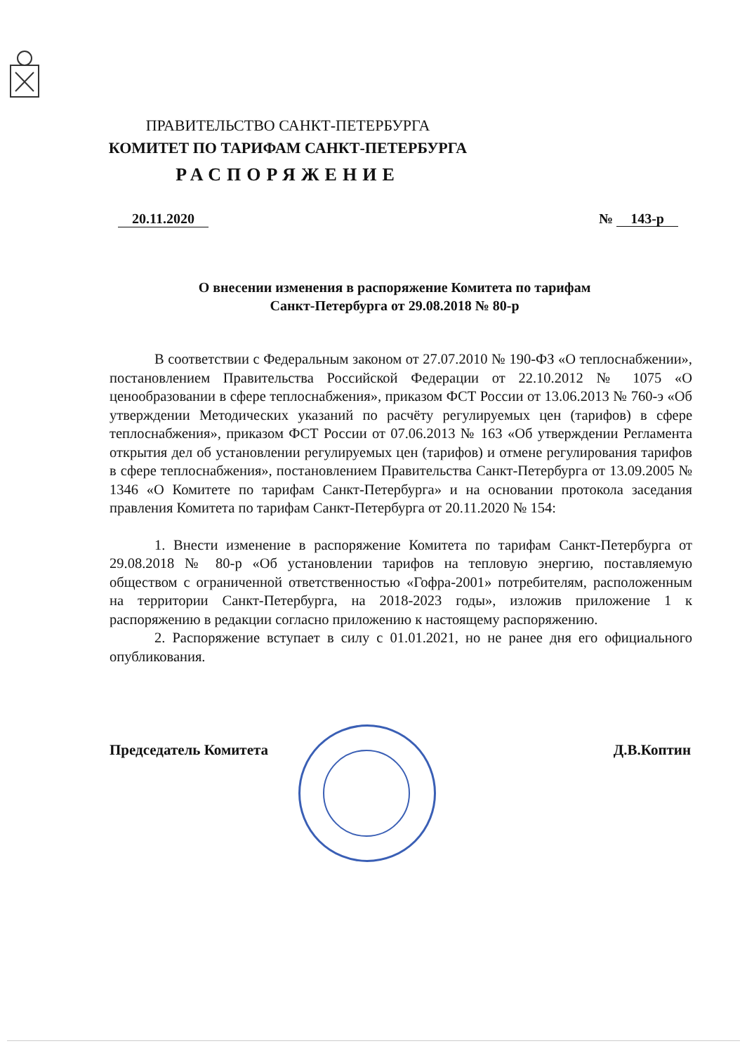ПРАВИТЕЛЬСТВО САНКТ-ПЕТЕРБУРГА
КОМИТЕТ ПО ТАРИФАМ САНКТ-ПЕТЕРБУРГА
РАСПОРЯЖЕНИЕ
20.11.2020 № 143-р
О внесении изменения в распоряжение Комитета по тарифам
Санкт-Петербурга от 29.08.2018 № 80-р
В соответствии с Федеральным законом от 27.07.2010 № 190-ФЗ «О теплоснабжении», постановлением Правительства Российской Федерации от 22.10.2012 № 1075 «О ценообразовании в сфере теплоснабжения», приказом ФСТ России от 13.06.2013 № 760-э «Об утверждении Методических указаний по расчёту регулируемых цен (тарифов) в сфере теплоснабжения», приказом ФСТ России от 07.06.2013 № 163 «Об утверждении Регламента открытия дел об установлении регулируемых цен (тарифов) и отмене регулирования тарифов в сфере теплоснабжения», постановлением Правительства Санкт-Петербурга от 13.09.2005 № 1346 «О Комитете по тарифам Санкт-Петербурга» и на основании протокола заседания правления Комитета по тарифам Санкт-Петербурга от 20.11.2020 № 154:
1. Внести изменение в распоряжение Комитета по тарифам Санкт-Петербурга от 29.08.2018 № 80-р «Об установлении тарифов на тепловую энергию, поставляемую обществом с ограниченной ответственностью «Гофра-2001» потребителям, расположенным на территории Санкт-Петербурга, на 2018-2023 годы», изложив приложение 1 к распоряжению в редакции согласно приложению к настоящему распоряжению.
2. Распоряжение вступает в силу с 01.01.2021, но не ранее дня его официального опубликования.
Председатель Комитета Д.В.Коптин